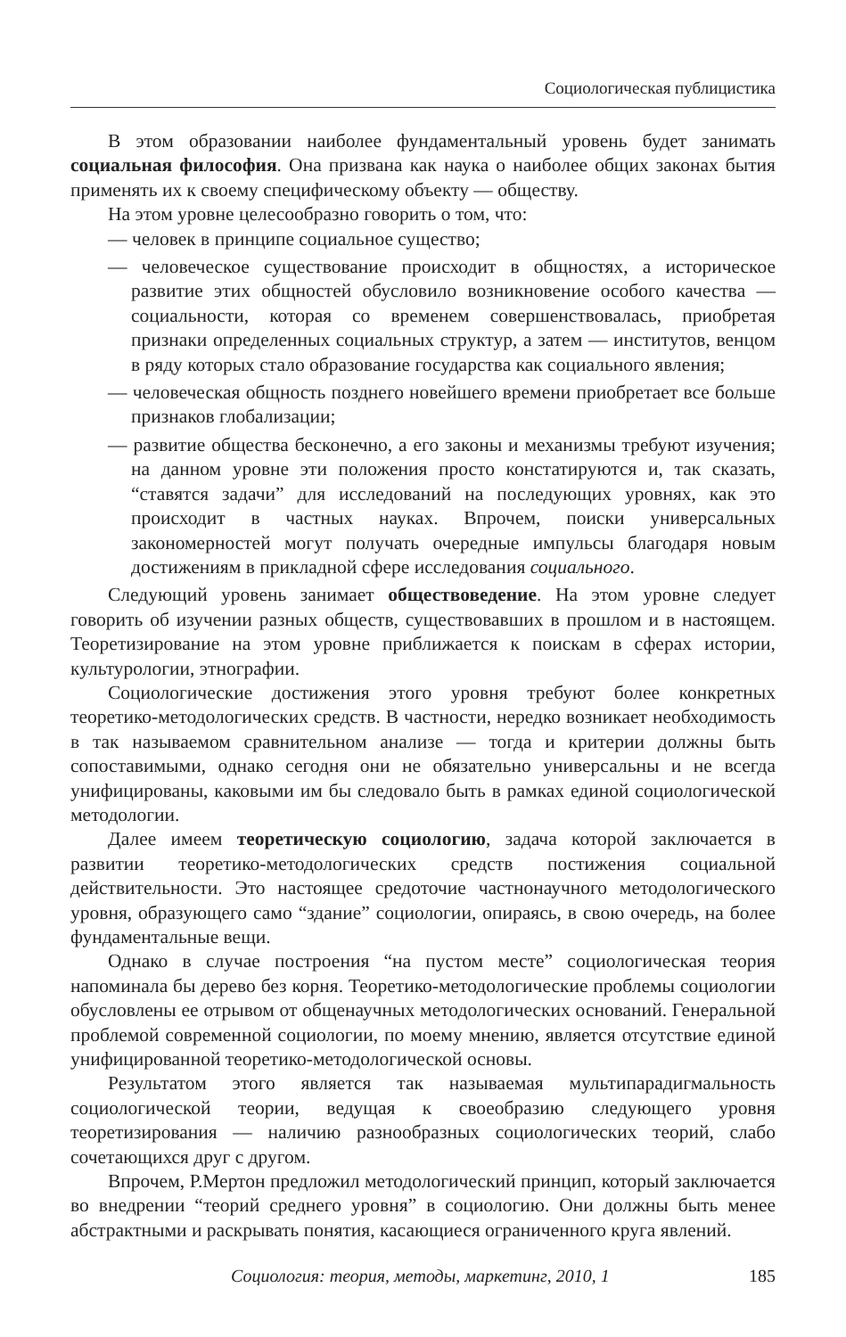Социологическая публицистика
В этом образовании наиболее фундаментальный уровень будет занимать социальная философия. Она призвана как наука о наиболее общих законах бытия применять их к своему специфическому объекту — обществу.
На этом уровне целесообразно говорить о том, что:
— человек в принципе социальное существо;
— человеческое существование происходит в общностях, а историческое развитие этих общностей обусловило возникновение особого качества — социальности, которая со временем совершенствовалась, приобретая признаки определенных социальных структур, а затем — институтов, венцом в ряду которых стало образование государства как социального явления;
— человеческая общность позднего новейшего времени приобретает все больше признаков глобализации;
— развитие общества бесконечно, а его законы и механизмы требуют изучения; на данном уровне эти положения просто констатируются и, так сказать, “ставятся задачи” для исследований на последующих уровнях, как это происходит в частных науках. Впрочем, поиски универсальных закономерностей могут получать очередные импульсы благодаря новым достижениям в прикладной сфере исследования социального.
Следующий уровень занимает обществоведение. На этом уровне следует говорить об изучении разных обществ, существовавших в прошлом и в настоящем. Теоретизирование на этом уровне приближается к поискам в сферах истории, культурологии, этнографии.
Социологические достижения этого уровня требуют более конкретных теоретико-методологических средств. В частности, нередко возникает необходимость в так называемом сравнительном анализе — тогда и критерии должны быть сопоставимыми, однако сегодня они не обязательно универсальны и не всегда унифицированы, каковыми им бы следовало быть в рамках единой социологической методологии.
Далее имеем теоретическую социологию, задача которой заключается в развитии теоретико-методологических средств постижения социальной действительности. Это настоящее средоточие частнонаучного методологического уровня, образующего само “здание” социологии, опираясь, в свою очередь, на более фундаментальные вещи.
Однако в случае построения “на пустом месте” социологическая теория напоминала бы дерево без корня. Теоретико-методологические проблемы социологии обусловлены ее отрывом от общенаучных методологических оснований. Генеральной проблемой современной социологии, по моему мнению, является отсутствие единой унифицированной теоретико-методологической основы.
Результатом этого является так называемая мультипарадигмальность социологической теории, ведущая к своеобразию следующего уровня теоретизирования — наличию разнообразных социологических теорий, слабо сочетающихся друг с другом.
Впрочем, Р.Мертон предложил методологический принцип, который заключается во внедрении “теорий среднего уровня” в социологию. Они должны быть менее абстрактными и раскрывать понятия, касающиеся ограниченного круга явлений.
Социология: теория, методы, маркетинг, 2010, 1 185